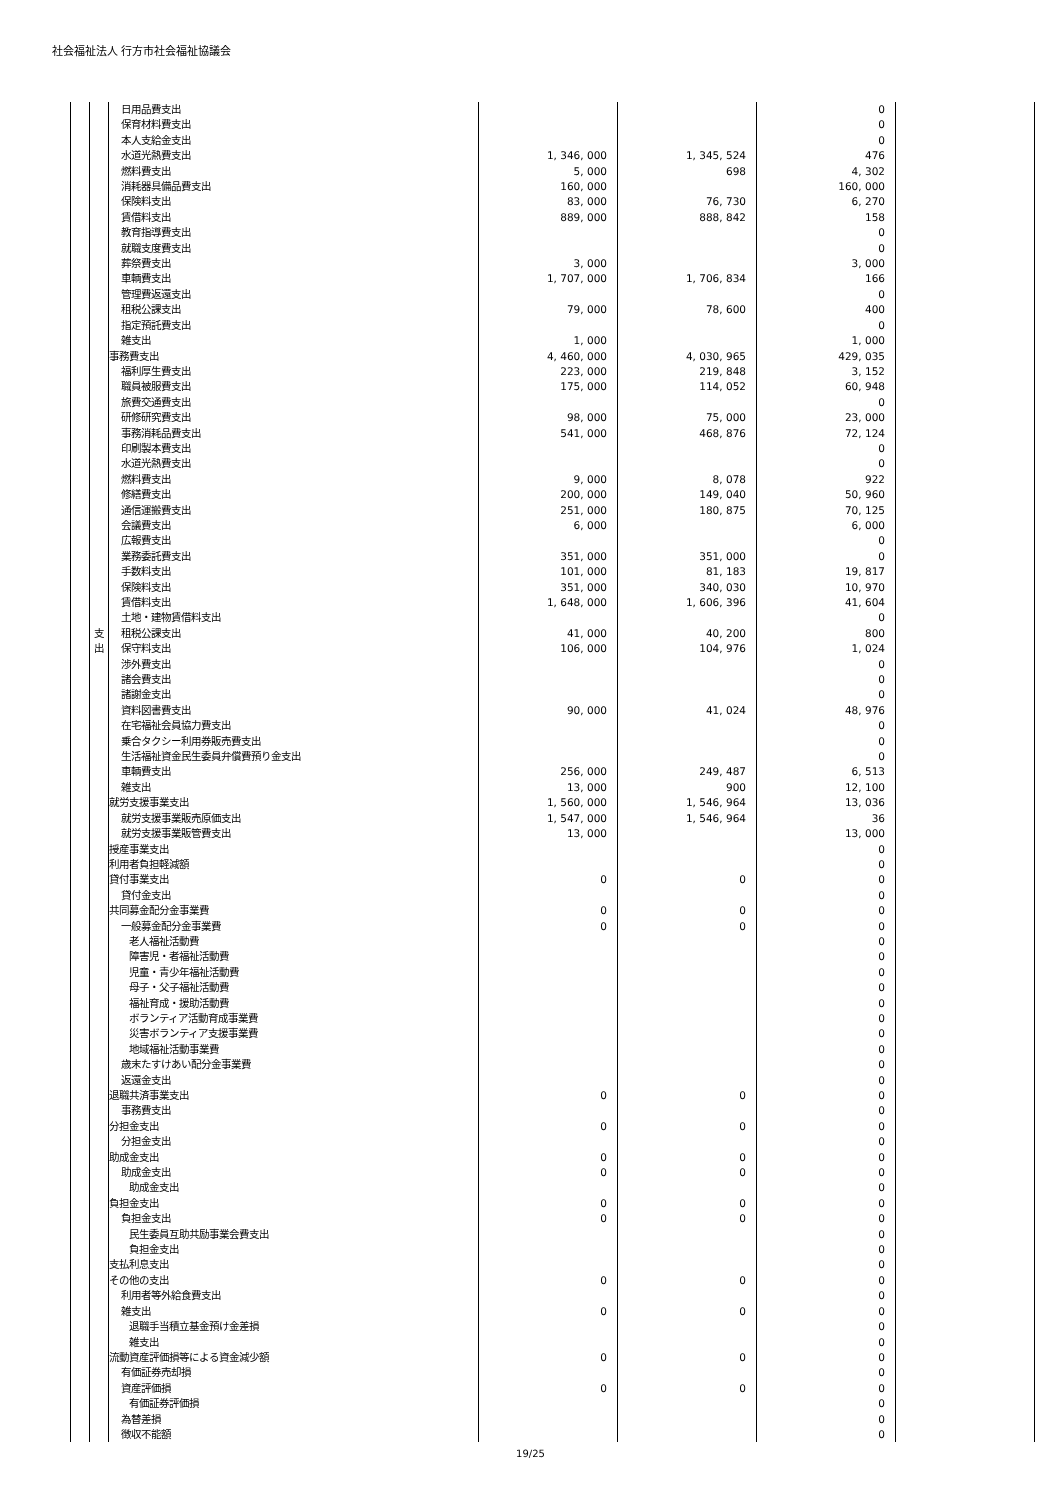社会福祉法人 行方市社会福祉協議会
| | | 日用品費支出 | | | 0 | |
| | | 保育材料費支出 | | | 0 | |
| | | 本人支給金支出 | | | 0 | |
| | | 水道光熱費支出 | 1, 346, 000 | 1, 345, 524 | 476 | |
| | | 燃料費支出 | 5, 000 | 698 | 4, 302 | |
| | | 消耗器具備品費支出 | 160, 000 | | 160, 000 | |
| | | 保険料支出 | 83, 000 | 76, 730 | 6, 270 | |
| | | 賃借料支出 | 889, 000 | 888, 842 | 158 | |
| | | 教育指導費支出 | | | 0 | |
| | | 就職支度費支出 | | | 0 | |
| | | 葬祭費支出 | 3, 000 | | 3, 000 | |
| | | 車輌費支出 | 1, 707, 000 | 1, 706, 834 | 166 | |
| | | 管理費返還支出 | | | 0 | |
| | | 租税公課支出 | 79, 000 | 78, 600 | 400 | |
| | | 指定預託費支出 | | | 0 | |
| | | 雑支出 | 1, 000 | | 1, 000 | |
| | | 事務費支出 | 4, 460, 000 | 4, 030, 965 | 429, 035 | |
| | | 福利厚生費支出 | 223, 000 | 219, 848 | 3, 152 | |
| | | 職員被服費支出 | 175, 000 | 114, 052 | 60, 948 | |
| | | 旅費交通費支出 | | | 0 | |
| | | 研修研究費支出 | 98, 000 | 75, 000 | 23, 000 | |
| | | 事務消耗品費支出 | 541, 000 | 468, 876 | 72, 124 | |
| | | 印刷製本費支出 | | | 0 | |
| | | 水道光熱費支出 | | | 0 | |
| | | 燃料費支出 | 9, 000 | 8, 078 | 922 | |
| | | 修繕費支出 | 200, 000 | 149, 040 | 50, 960 | |
| | | 通信運搬費支出 | 251, 000 | 180, 875 | 70, 125 | |
| | | 会議費支出 | 6, 000 | | 6, 000 | |
| | | 広報費支出 | | | 0 | |
| | | 業務委託費支出 | 351, 000 | 351, 000 | 0 | |
| | | 手数料支出 | 101, 000 | 81, 183 | 19, 817 | |
| | | 保険料支出 | 351, 000 | 340, 030 | 10, 970 | |
| | | 賃借料支出 | 1, 648, 000 | 1, 606, 396 | 41, 604 | |
| | | 土地・建物賃借料支出 | | | 0 | |
| | 支 出 | 租税公課支出 | 41, 000 | 40, 200 | 800 | |
| | | 保守料支出 | 106, 000 | 104, 976 | 1, 024 | |
| | | 渉外費支出 | | | 0 | |
| | | 諸会費支出 | | | 0 | |
| | | 諸謝金支出 | | | 0 | |
| | | 資料図書費支出 | 90, 000 | 41, 024 | 48, 976 | |
| | | 在宅福祉会員協力費支出 | | | 0 | |
| | | 乗合タクシー利用券販売費支出 | | | 0 | |
| | | 生活福祉資金民生委員弁償費預り金支出 | | | 0 | |
| | | 車輌費支出 | 256, 000 | 249, 487 | 6, 513 | |
| | | 雑支出 | 13, 000 | 900 | 12, 100 | |
| | | 就労支援事業支出 | 1, 560, 000 | 1, 546, 964 | 13, 036 | |
| | | 就労支援事業販売原価支出 | 1, 547, 000 | 1, 546, 964 | 36 | |
| | | 就労支援事業販管費支出 | 13, 000 | | 13, 000 | |
| | | 授産事業支出 | | | 0 | |
| | | 利用者負担軽減額 | | | 0 | |
| | | 貸付事業支出 | 0 | 0 | 0 | |
| | | 貸付金支出 | | | 0 | |
| | | 共同募金配分金事業費 | 0 | 0 | 0 | |
| | | 一般募金配分金事業費 | 0 | 0 | 0 | |
| | | 老人福祉活動費 | | | 0 | |
| | | 障害児・者福祉活動費 | | | 0 | |
| | | 児童・青少年福祉活動費 | | | 0 | |
| | | 母子・父子福祉活動費 | | | 0 | |
| | | 福祉育成・援助活動費 | | | 0 | |
| | | ボランティア活動育成事業費 | | | 0 | |
| | | 災害ボランティア支援事業費 | | | 0 | |
| | | 地域福祉活動事業費 | | | 0 | |
| | | 歳末たすけあい配分金事業費 | | | 0 | |
| | | 返還金支出 | | | 0 | |
| | | 退職共済事業支出 | 0 | 0 | 0 | |
| | | 事務費支出 | | | 0 | |
| | | 分担金支出 | 0 | 0 | 0 | |
| | | 分担金支出 | | | 0 | |
| | | 助成金支出 | 0 | 0 | 0 | |
| | | 助成金支出 | 0 | 0 | 0 | |
| | | 助成金支出 | | | 0 | |
| | | 負担金支出 | 0 | 0 | 0 | |
| | | 負担金支出 | 0 | 0 | 0 | |
| | | 民生委員互助共励事業会費支出 | | | 0 | |
| | | 負担金支出 | | | 0 | |
| | | 支払利息支出 | | | 0 | |
| | | その他の支出 | 0 | 0 | 0 | |
| | | 利用者等外給食費支出 | | | 0 | |
| | | 雑支出 | 0 | 0 | 0 | |
| | | 退職手当積立基金預け金差損 | | | 0 | |
| | | 雑支出 | | | 0 | |
| | | 流動資産評価損等による資金減少額 | 0 | 0 | 0 | |
| | | 有価証券売却損 | | | 0 | |
| | | 資産評価損 | 0 | 0 | 0 | |
| | | 有価証券評価損 | | | 0 | |
| | | 為替差損 | | | 0 | |
| | | 徴収不能額 | | | 0 | |
19/25